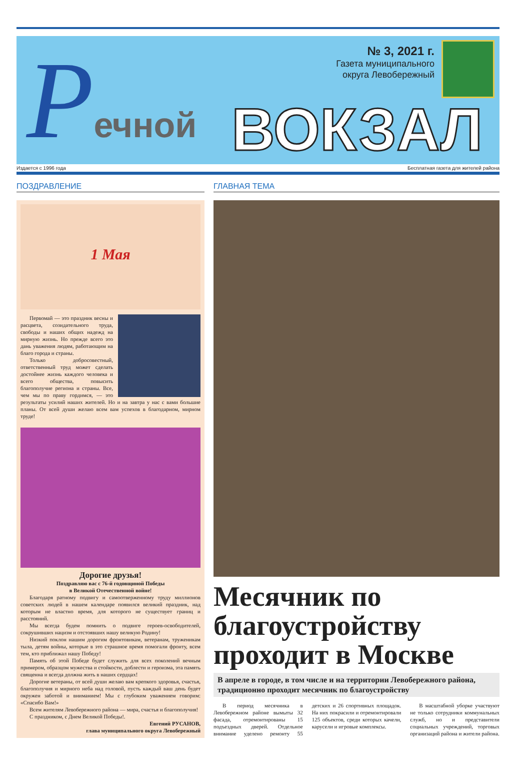Речной
№ 3, 2021 г.
Газета муниципального
округа Левобережный
ВОКЗАЛ
Издается с 1996 года Бесплатная газета для жителей района
ПОЗДРАВЛЕНИЕ
1 Мая
Первомай — это праздник весны и расцвета, созидательного труда, свободы и наших общих надежд на мирную жизнь. Но прежде всего это дань уважения людям, работающим на благо города и страны.
Только добросовестный, ответственный труд может сделать достойнее жизнь каждого человека и всего общества, повысить благополучие региона и страны. Все, чем мы по праву гордимся, — это результаты усилий наших жителей. Но и на завтра у нас с вами большие планы. От всей души желаю всем вам успехов в благодарном, мирном труде!
Дорогие друзья!
Поздравляю вас с 76-й годовщиной Победы
в Великой Отечественной войне!
Благодаря ратному подвигу и самоотверженному труду миллионов советских людей в нашем календаре появился великий праздник, над которым не властно время, для которого не существует границ и расстояний.
Мы всегда будем помнить о подвиге героев-освободителей, сокрушивших нацизм и отстоявших нашу великую Родину!
Низкий поклон нашим дорогим фронтовикам, ветеранам, труженикам тыла, детям войны, которые в это страшное время помогали фронту, всем тем, кто приближал нашу Победу!
Память об этой Победе будет служить для всех поколений вечным примером, образцом мужества и стойкости, доблести и героизма, эта память священна и всегда должна жить в наших сердцах!
Дорогие ветераны, от всей души желаю вам крепкого здоровья, счастья, благополучия и мирного неба над головой, пусть каждый ваш день будет окружен заботой и вниманием! Мы с глубоким уважением говорим: «Спасибо Вам!»
Всем жителям Левобережного района — мира, счастья и благополучия!
С праздником, с Днем Великой Победы!.
Евгений РУСАНОВ,
глава муниципального округа Левобережный
ГЛАВНАЯ ТЕМА
Месячник по благоустройству проходит в Москве
В апреле в городе, в том числе и на территории Левобережного района, традиционно проходит месячник по благоустройству
В период месячника в Левобережном районе вымыты 32 фасада, отремонтированы 15 подъездных дверей. Отдельное внимание уделено ремонту 55 детских и 26 спортивных площадок. На них покрасили и отремонтировали 125 объектов, среди которых качели, карусели и игровые комплексы.
В масштабной уборке участвуют не только сотрудники коммунальных служб, но и представители социальных учреждений, торговых организаций района и жители района.